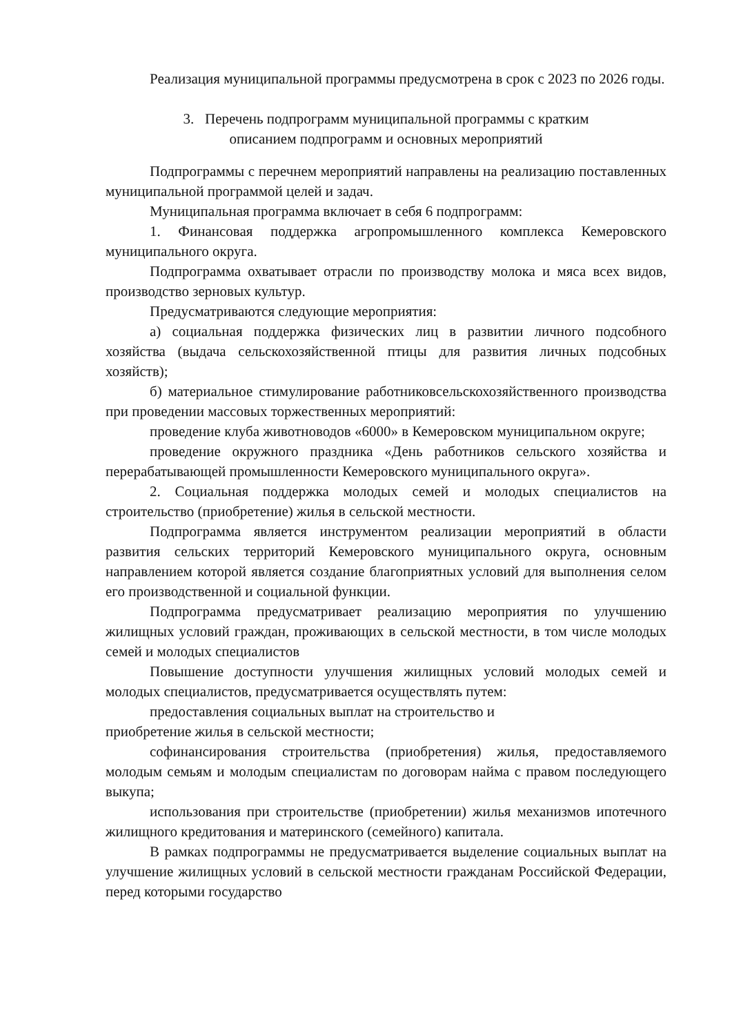Реализация муниципальной программы предусмотрена в срок с 2023 по 2026 годы.
3. Перечень подпрограмм муниципальной программы с кратким
описанием подпрограмм и основных мероприятий
Подпрограммы с перечнем мероприятий направлены на реализацию поставленных муниципальной программой целей и задач.
Муниципальная программа включает в себя 6 подпрограмм:
1. Финансовая поддержка агропромышленного комплекса Кемеровского муниципального округа.
Подпрограмма охватывает отрасли по производству молока и мяса всех видов, производство зерновых культур.
Предусматриваются следующие мероприятия:
а) социальная поддержка физических лиц в развитии личного подсобного хозяйства (выдача сельскохозяйственной птицы для развития личных подсобных хозяйств);
б) материальное стимулирование работниковсельскохозяйственного производства при проведении массовых торжественных мероприятий:
проведение клуба животноводов «6000» в Кемеровском муниципальном округе;
проведение окружного праздника «День работников сельского хозяйства и перерабатывающей промышленности Кемеровского муниципального округа».
2. Социальная поддержка молодых семей и молодых специалистов на строительство (приобретение) жилья в сельской местности.
Подпрограмма является инструментом реализации мероприятий в области развития сельских территорий Кемеровского муниципального округа, основным направлением которой является создание благоприятных условий для выполнения селом его производственной и социальной функции.
Подпрограмма предусматривает реализацию мероприятия по улучшению жилищных условий граждан, проживающих в сельской местности, в том числе молодых семей и молодых специалистов
Повышение доступности улучшения жилищных условий молодых семей и молодых специалистов, предусматривается осуществлять путем:
предоставления социальных выплат на строительство и
приобретение жилья в сельской местности;
софинансирования строительства (приобретения) жилья, предоставляемого молодым семьям и молодым специалистам по договорам найма с правом последующего выкупа;
использования при строительстве (приобретении) жилья механизмов ипотечного жилищного кредитования и материнского (семейного) капитала.
В рамках подпрограммы не предусматривается выделение социальных выплат на улучшение жилищных условий в сельской местности гражданам Российской Федерации, перед которыми государство